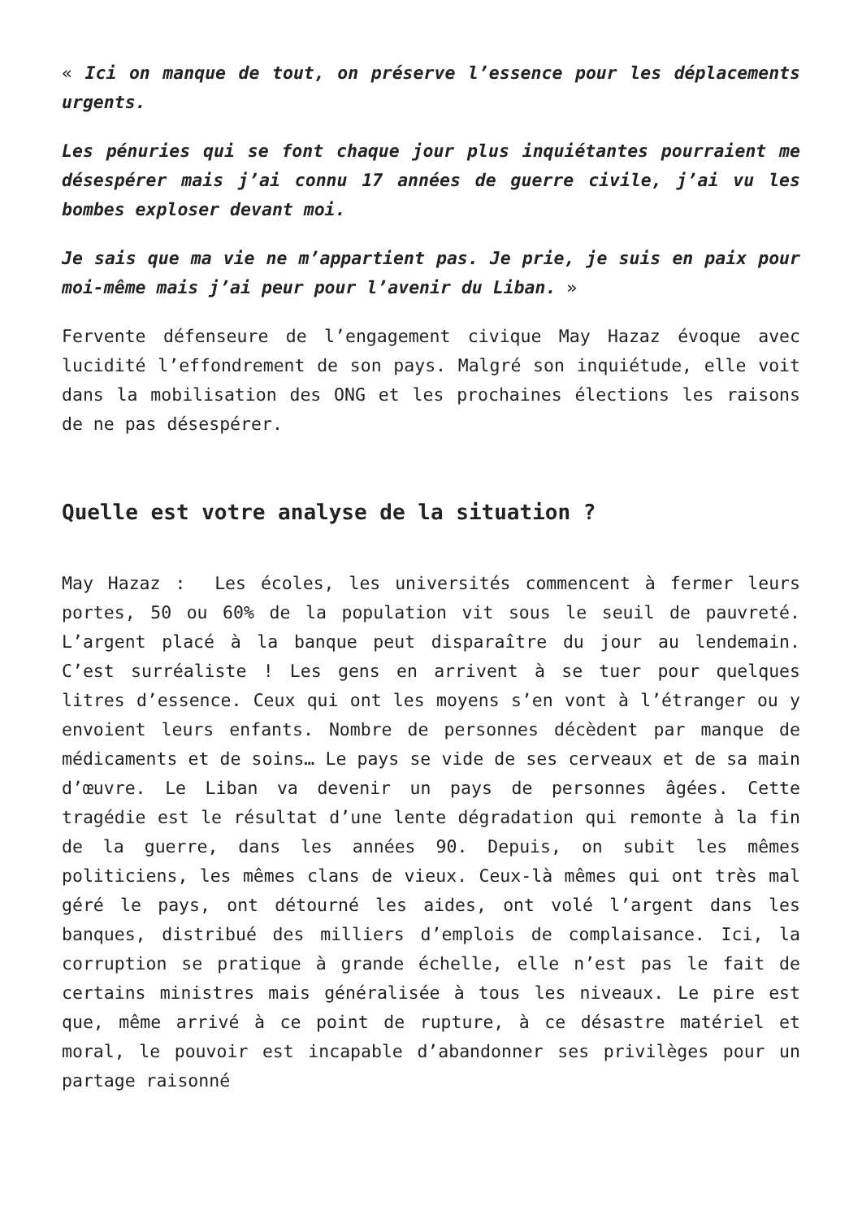« Ici on manque de tout, on préserve l’essence pour les déplacements urgents.
Les pénuries qui se font chaque jour plus inquiétantes pourraient me désespérer mais j’ai connu 17 années de guerre civile, j’ai vu les bombes exploser devant moi.
Je sais que ma vie ne m’appartient pas. Je prie, je suis en paix pour moi-même mais j’ai peur pour l’avenir du Liban. »
Fervente défenseure de l’engagement civique May Hazaz évoque avec lucidité l’effondrement de son pays. Malgré son inquiétude, elle voit dans la mobilisation des ONG et les prochaines élections les raisons de ne pas désespérer.
Quelle est votre analyse de la situation ?
May Hazaz : Les écoles, les universités commencent à fermer leurs portes, 50 ou 60% de la population vit sous le seuil de pauvreté. L’argent placé à la banque peut disparaître du jour au lendemain. C’est surréaliste ! Les gens en arrivent à se tuer pour quelques litres d’essence. Ceux qui ont les moyens s’en vont à l’étranger ou y envoient leurs enfants. Nombre de personnes décèdent par manque de médicaments et de soins… Le pays se vide de ses cerveaux et de sa main d’œuvre. Le Liban va devenir un pays de personnes âgées. Cette tragédie est le résultat d’une lente dégradation qui remonte à la fin de la guerre, dans les années 90. Depuis, on subit les mêmes politiciens, les mêmes clans de vieux. Ceux-là mêmes qui ont très mal géré le pays, ont détourné les aides, ont volé l’argent dans les banques, distribué des milliers d’emplois de complaisance. Ici, la corruption se pratique à grande échelle, elle n’est pas le fait de certains ministres mais généralisée à tous les niveaux. Le pire est que, même arrivé à ce point de rupture, à ce désastre matériel et moral, le pouvoir est incapable d’abandonner ses privilèges pour un partage raisonné